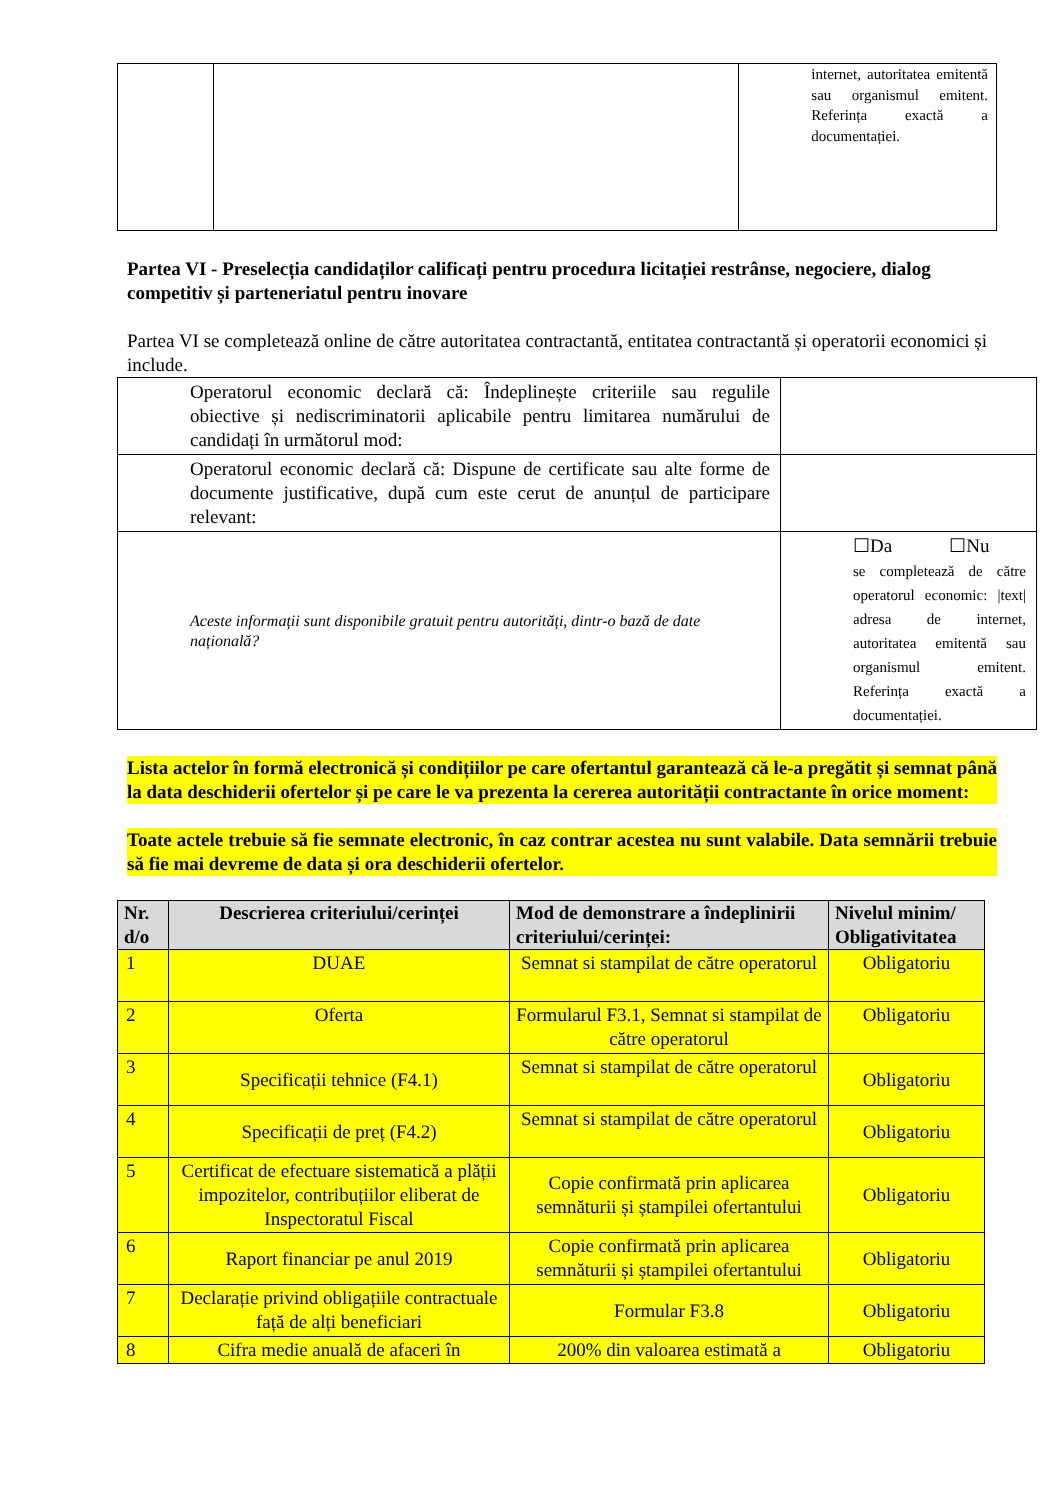| | | internet, autoritatea emitentă sau organismul emitent. Referința exactă a documentației. |
Partea VI - Preselecția candidaților calificați pentru procedura licitației restrânse, negociere, dialog competitiv și parteneriatul pentru inovare
Partea VI se completează online de către autoritatea contractantă, entitatea contractantă și operatorii economici și include.
| Operatorul economic declară că: Îndeplinește criteriile sau regulile obiective și nediscriminatorii aplicabile pentru limitarea numărului de candidați în următorul mod: | |
| Operatorul economic declară că: Dispune de certificate sau alte forme de documente justificative, după cum este cerut de anunțul de participare relevant: | |
| Aceste informații sunt disponibile gratuit pentru autorități, dintr-o bază de date națională? | ☐Da ☐Nu se completează de către operatorul economic: /text/ adresa de internet, autoritatea emitentă sau organismul emitent. Referința exactă a documentației. |
Lista actelor în formă electronică și condițiilor pe care ofertantul garantează că le-a pregătit și semnat până la data deschiderii ofertelor și pe care le va prezenta la cererea autorității contractante în orice moment:
Toate actele trebuie să fie semnate electronic, în caz contrar acestea nu sunt valabile. Data semnării trebuie să fie mai devreme de data și ora deschiderii ofertelor.
| Nr. d/o | Descrierea criteriului/cerinței | Mod de demonstrare a îndeplinirii criteriului/cerinței: | Nivelul minim/ Obligativitatea |
| --- | --- | --- | --- |
| 1 | DUAE | Semnat si stampilat de către operatorul | Obligatoriu |
| 2 | Oferta | Formularul F3.1, Semnat si stampilat de către operatorul | Obligatoriu |
| 3 | Specificații tehnice (F4.1) | Semnat si stampilat de către operatorul | Obligatoriu |
| 4 | Specificații de preț (F4.2) | Semnat si stampilat de către operatorul | Obligatoriu |
| 5 | Certificat de efectuare sistematică a plății impozitelor, contribuțiilor eliberat de Inspectoratul Fiscal | Copie confirmată prin aplicarea semnăturii și ștampilei ofertantului | Obligatoriu |
| 6 | Raport financiar pe anul 2019 | Copie confirmată prin aplicarea semnăturii și ștampilei ofertantului | Obligatoriu |
| 7 | Declarație privind obligațiile contractuale față de alți beneficiari | Formular F3.8 | Obligatoriu |
| 8 | Cifra medie anuală de afaceri în | 200% din valoarea estimată a | Obligatoriu |